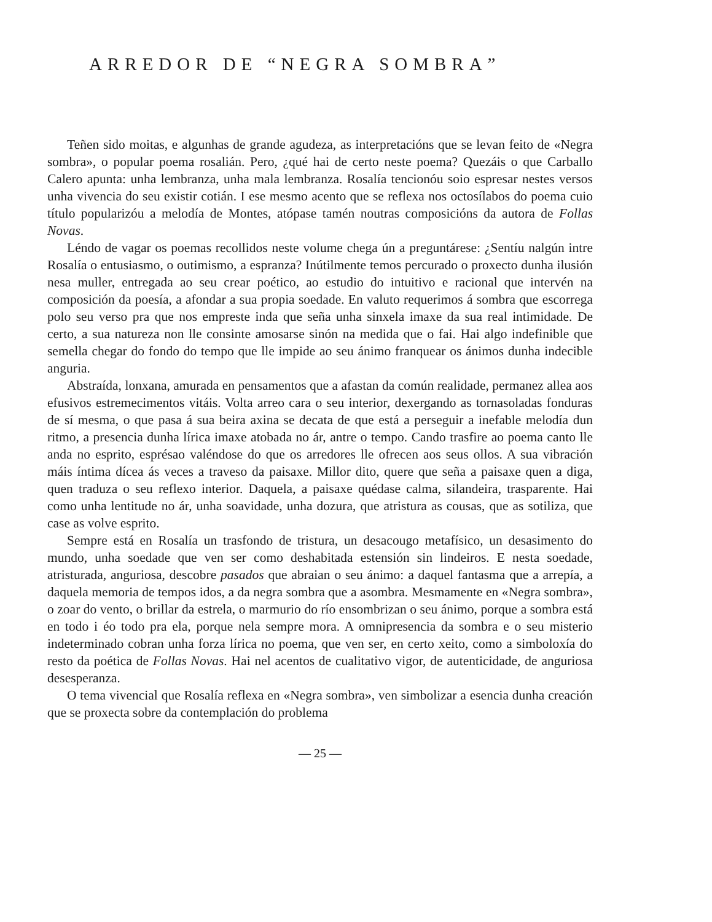ARREDOR DE “NEGRA SOMBRA”
Teñen sido moitas, e algunhas de grande agudeza, as interpretacións que se levan feito de «Negra sombra», o popular poema rosalián. Pero, ¿qué hai de certo neste poema? Quezáis o que Carballo Calero apunta: unha lembranza, unha mala lembranza. Rosalía tencionóu soio espresar nestes versos unha vivencia do seu existir cotián. I ese mesmo acento que se reflexa nos octosílabos do poema cuio título popularizóu a melodía de Montes, atópase tamén noutras composicións da autora de Follas Novas.
Léndo de vagar os poemas recollidos neste volume chega ún a preguntárese: ¿Sentíu nalgún intre Rosalía o entusiasmo, o outimismo, a espranza? Inútilmente temos percurado o proxecto dunha ilusión nesa muller, entregada ao seu crear poético, ao estudio do intuitivo e racional que intervén na composición da poesía, a afondar a sua propia soedade. En valuto requerimos á sombra que escorrega polo seu verso pra que nos empreste inda que seña unha sinxela imaxe da sua real intimidade. De certo, a sua natureza non lle consinte amosarse sinón na medida que o fai. Hai algo indefinible que semella chegar do fondo do tempo que lle impide ao seu ánimo franquear os ánimos dunha indecible anguria.
Abstraída, lonxana, amurada en pensamentos que a afastan da común realidade, permanez allea aos efusivos estremecimentos vitáis. Volta arreo cara o seu interior, dexergando as tornasoladas fonduras de sí mesma, o que pasa á sua beira axina se decata de que está a perseguir a inefable melodía dun ritmo, a presencia dunha lírica imaxe atobada no ár, antre o tempo. Cando trasfire ao poema canto lle anda no esprito, esprésao valéndose do que os arredores lle ofrecen aos seus ollos. A sua vibración máis íntima dícea ás veces a traveso da paisaxe. Millor dito, quere que seña a paisaxe quen a diga, quen traduza o seu reflexo interior. Daquela, a paisaxe quédase calma, silandeira, trasparente. Hai como unha lentitude no ár, unha soavidade, unha dozura, que atristura as cousas, que as sotiliza, que case as volve esprito.
Sempre está en Rosalía un trasfondo de tristura, un desacougo metafísico, un desasimento do mundo, unha soedade que ven ser como deshabitada estensión sin lindeiros. E nesta soedade, atristurada, anguriosa, descobre pasados que abraian o seu ánimo: a daquel fantasma que a arrepía, a daquela memoria de tempos idos, a da negra sombra que a asombra. Mesmamente en «Negra sombra», o zoar do vento, o brillar da estrela, o marmurio do río ensombrizan o seu ánimo, porque a sombra está en todo i éo todo pra ela, porque nela sempre mora. A omnipresencia da sombra e o seu misterio indeterminado cobran unha forza lírica no poema, que ven ser, en certo xeito, como a simboloxía do resto da poética de Follas Novas. Hai nel acentos de cualitativo vigor, de autenticidade, de anguriosa desesperanza.
O tema vivencial que Rosalía reflexa en «Negra sombra», ven simbolizar a esencia dunha creación que se proxecta sobre da contemplación do problema
— 25 —